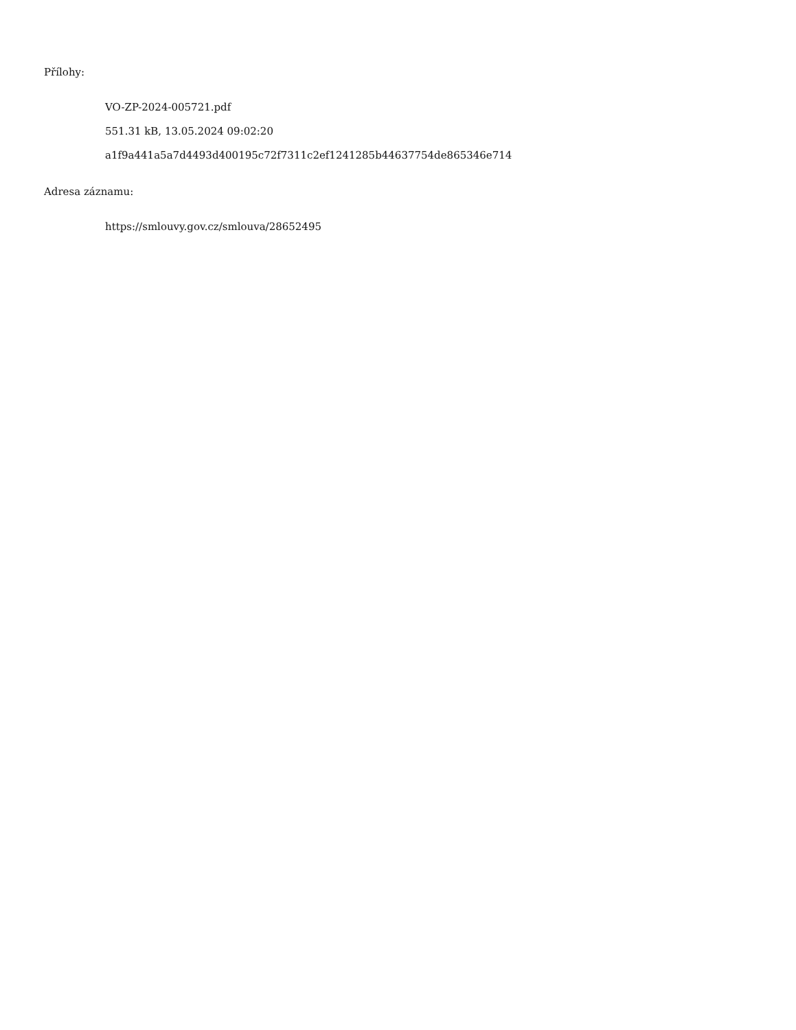Přílohy:
VO-ZP-2024-005721.pdf
551.31 kB, 13.05.2024 09:02:20
a1f9a441a5a7d4493d400195c72f7311c2ef1241285b44637754de865346e714
Adresa záznamu:
https://smlouvy.gov.cz/smlouva/28652495